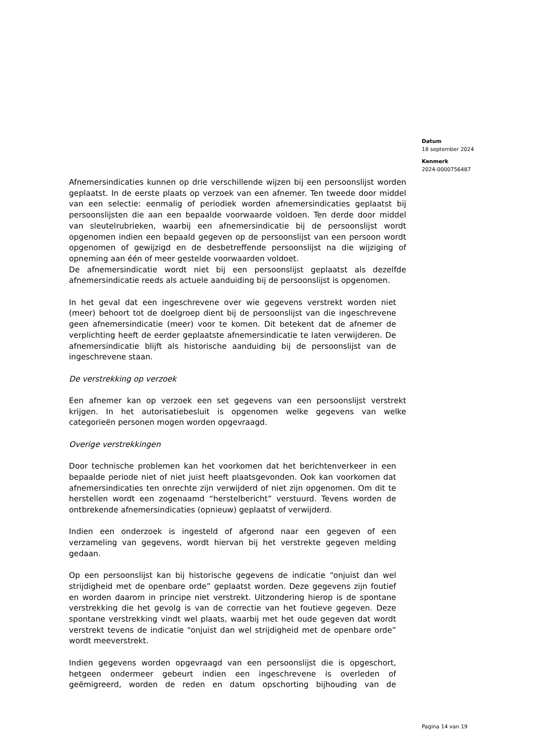Datum
18 september 2024
Kenmerk
2024-0000756487
Afnemersindicaties kunnen op drie verschillende wijzen bij een persoonslijst worden geplaatst. In de eerste plaats op verzoek van een afnemer. Ten tweede door middel van een selectie: eenmalig of periodiek worden afnemersindicaties geplaatst bij persoonslijsten die aan een bepaalde voorwaarde voldoen. Ten derde door middel van sleutelrubrieken, waarbij een afnemersindicatie bij de persoonslijst wordt opgenomen indien een bepaald gegeven op de persoonslijst van een persoon wordt opgenomen of gewijzigd en de desbetreffende persoonslijst na die wijziging of opneming aan één of meer gestelde voorwaarden voldoet.
De afnemersindicatie wordt niet bij een persoonslijst geplaatst als dezelfde afnemersindicatie reeds als actuele aanduiding bij de persoonslijst is opgenomen.
In het geval dat een ingeschrevene over wie gegevens verstrekt worden niet (meer) behoort tot de doelgroep dient bij de persoonslijst van die ingeschrevene geen afnemersindicatie (meer) voor te komen. Dit betekent dat de afnemer de verplichting heeft de eerder geplaatste afnemersindicatie te laten verwijderen. De afnemersindicatie blijft als historische aanduiding bij de persoonslijst van de ingeschrevene staan.
De verstrekking op verzoek
Een afnemer kan op verzoek een set gegevens van een persoonslijst verstrekt krijgen. In het autorisatiebesluit is opgenomen welke gegevens van welke categorieën personen mogen worden opgevraagd.
Overige verstrekkingen
Door technische problemen kan het voorkomen dat het berichtenverkeer in een bepaalde periode niet of niet juist heeft plaatsgevonden. Ook kan voorkomen dat afnemersindicaties ten onrechte zijn verwijderd of niet zijn opgenomen. Om dit te herstellen wordt een zogenaamd “herstelbericht” verstuurd. Tevens worden de ontbrekende afnemersindicaties (opnieuw) geplaatst of verwijderd.
Indien een onderzoek is ingesteld of afgerond naar een gegeven of een verzameling van gegevens, wordt hiervan bij het verstrekte gegeven melding gedaan.
Op een persoonslijst kan bij historische gegevens de indicatie “onjuist dan wel strijdigheid met de openbare orde” geplaatst worden. Deze gegevens zijn foutief en worden daarom in principe niet verstrekt. Uitzondering hierop is de spontane verstrekking die het gevolg is van de correctie van het foutieve gegeven. Deze spontane verstrekking vindt wel plaats, waarbij met het oude gegeven dat wordt verstrekt tevens de indicatie “onjuist dan wel strijdigheid met de openbare orde” wordt meeverstrekt.
Indien gegevens worden opgevraagd van een persoonslijst die is opgeschort, hetgeen ondermeer gebeurt indien een ingeschrevene is overleden of geëmigreerd, worden de reden en datum opschorting bijhouding van de
Pagina 14 van 19